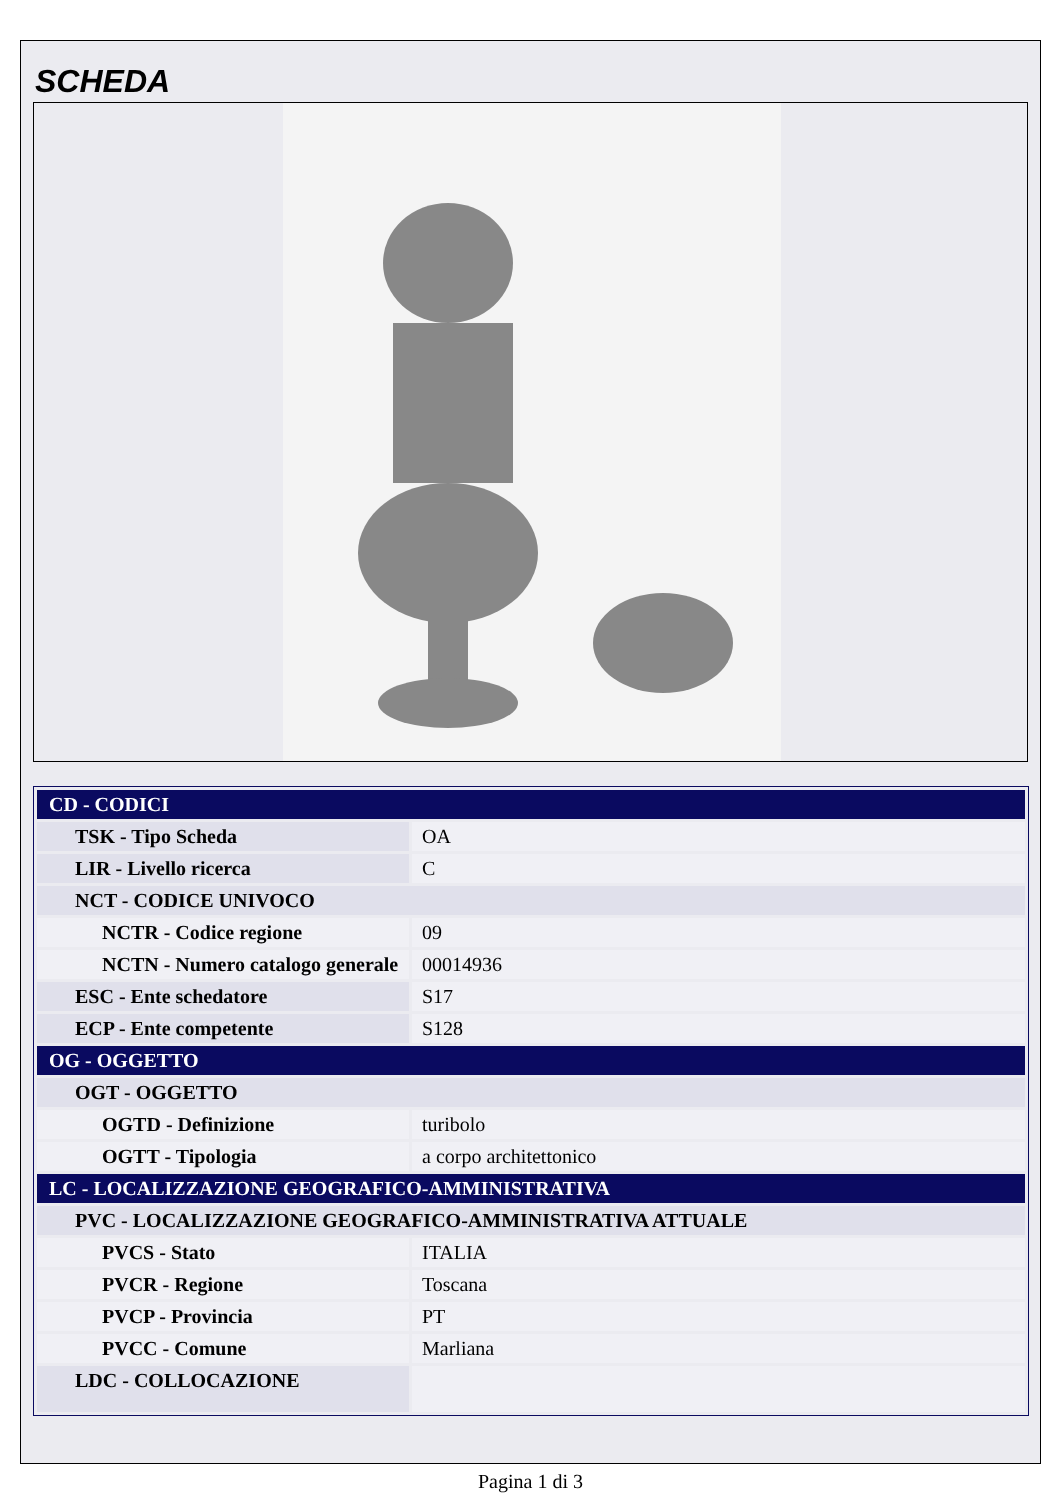SCHEDA
| CD - CODICI | |
| TSK - Tipo Scheda | OA |
| LIR - Livello ricerca | C |
| NCT - CODICE UNIVOCO | |
| NCTR - Codice regione | 09 |
| NCTN - Numero catalogo generale | 00014936 |
| ESC - Ente schedatore | S17 |
| ECP - Ente competente | S128 |
| OG - OGGETTO | |
| OGT - OGGETTO | |
| OGTD - Definizione | turibolo |
| OGTT - Tipologia | a corpo architettonico |
| LC - LOCALIZZAZIONE GEOGRAFICO-AMMINISTRATIVA | |
| PVC - LOCALIZZAZIONE GEOGRAFICO-AMMINISTRATIVA ATTUALE | |
| PVCS - Stato | ITALIA |
| PVCR - Regione | Toscana |
| PVCP - Provincia | PT |
| PVCC - Comune | Marliana |
| LDC - COLLOCAZIONE | |
Pagina 1 di 3